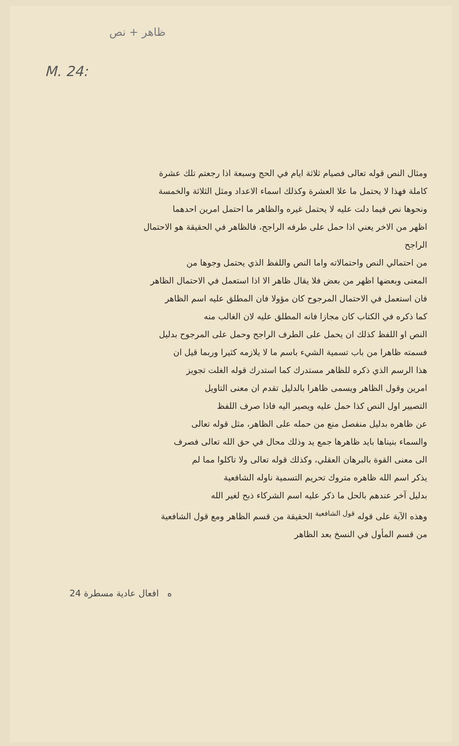ظاهر + نص
M. 24:
ومثال النص قوله تعالى فصيام ثلاثة ايام في الحج وسبعة اذا رجعتم تلك عشرة
كاملة فهذا لا يحتمل ما علا العشرة وكذلك اسماء الاعداد ومثل الثلاثة والخمسة
ونحوها نص فيما دلت عليه لا يحتمل غيره والظاهر ما احتمل امرين احدهما
اظهر من الاخر يعني اذا حمل على طرفه الراجح، فالظاهر في الحقيقة هو الاحتمال الراجح
من احتمالي النص واحتمالاته واما النص واللفظ الذي يحتمل وجوها من
المعنى وبعضها اظهر من بعض فلا يقال ظاهر الا اذا استعمل في الاحتمال الظاهر
فان استعمل في الاحتمال المرجوح كان مؤولا فان المطلق عليه اسم الظاهر
كما ذكره في الكتاب كان مجازا فانه المطلق عليه لان الغالب منه
النص او اللفظ كذلك ان يحمل على الطرف الراجح وحمل على المرجوح بدليل
فسمته ظاهرا من باب تسمية الشيء باسم ما لا يلازمه كثيرا وربما قيل ان
هذا الرسم الذي ذكره للظاهر مستدرك كما استدرك قوله الغلت تجويز
امرين وقول الظاهر ويسمى ظاهرا بالدليل تقدم ان معنى التاويل
التصيير اول النص كذا حمل عليه ويصير اليه فاذا صرف اللفظ
عن ظاهره بدليل منفصل منع من حمله على الظاهر، مثل قوله تعالى
والسماء بنيناها بايد ظاهرها جمع يد وذلك محال في حق الله تعالى فصرف
الى معنى القوة بالبرهان العقلي، وكذلك قوله تعالى ولا تاكلوا مما لم
يذكر اسم الله ظاهره متروك تحريم التسمية ناوله الشافعية
بدليل آخر عندهم بالحل ما ذكر عليه اسم الشركاء ذبح لغير الله
وهذه الآية على قوله <sup>قول الشافعية</sup> الحقيقة من قسم الظاهر ومع قول الشافعية
من قسم المأول في النسخ بعد الظاهر
24 ﻩ افعال عادية مسطرة